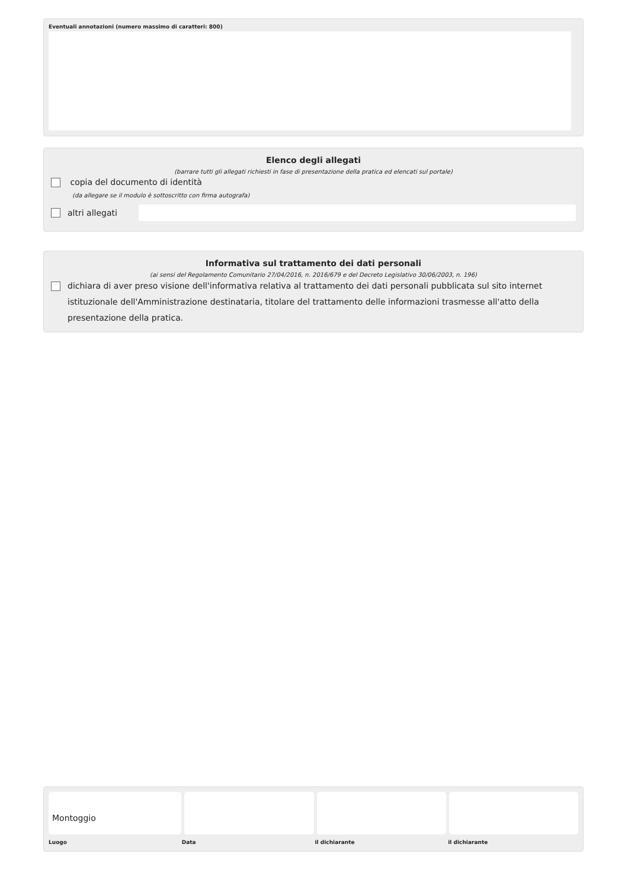Eventuali annotazioni (numero massimo di caratteri: 800)
Elenco degli allegati
(barrare tutti gli allegati richiesti in fase di presentazione della pratica ed elencati sul portale)
copia del documento di identità
(da allegare se il modulo è sottoscritto con firma autografa)
altri allegati
Informativa sul trattamento dei dati personali
(ai sensi del Regolamento Comunitario 27/04/2016, n. 2016/679 e del Decreto Legislativo 30/06/2003, n. 196)
dichiara di aver preso visione dell'informativa relativa al trattamento dei dati personali pubblicata sul sito internet istituzionale dell'Amministrazione destinataria, titolare del trattamento delle informazioni trasmesse all'atto della presentazione della pratica.
Montoggio
Luogo Data il dichiarante il dichiarante